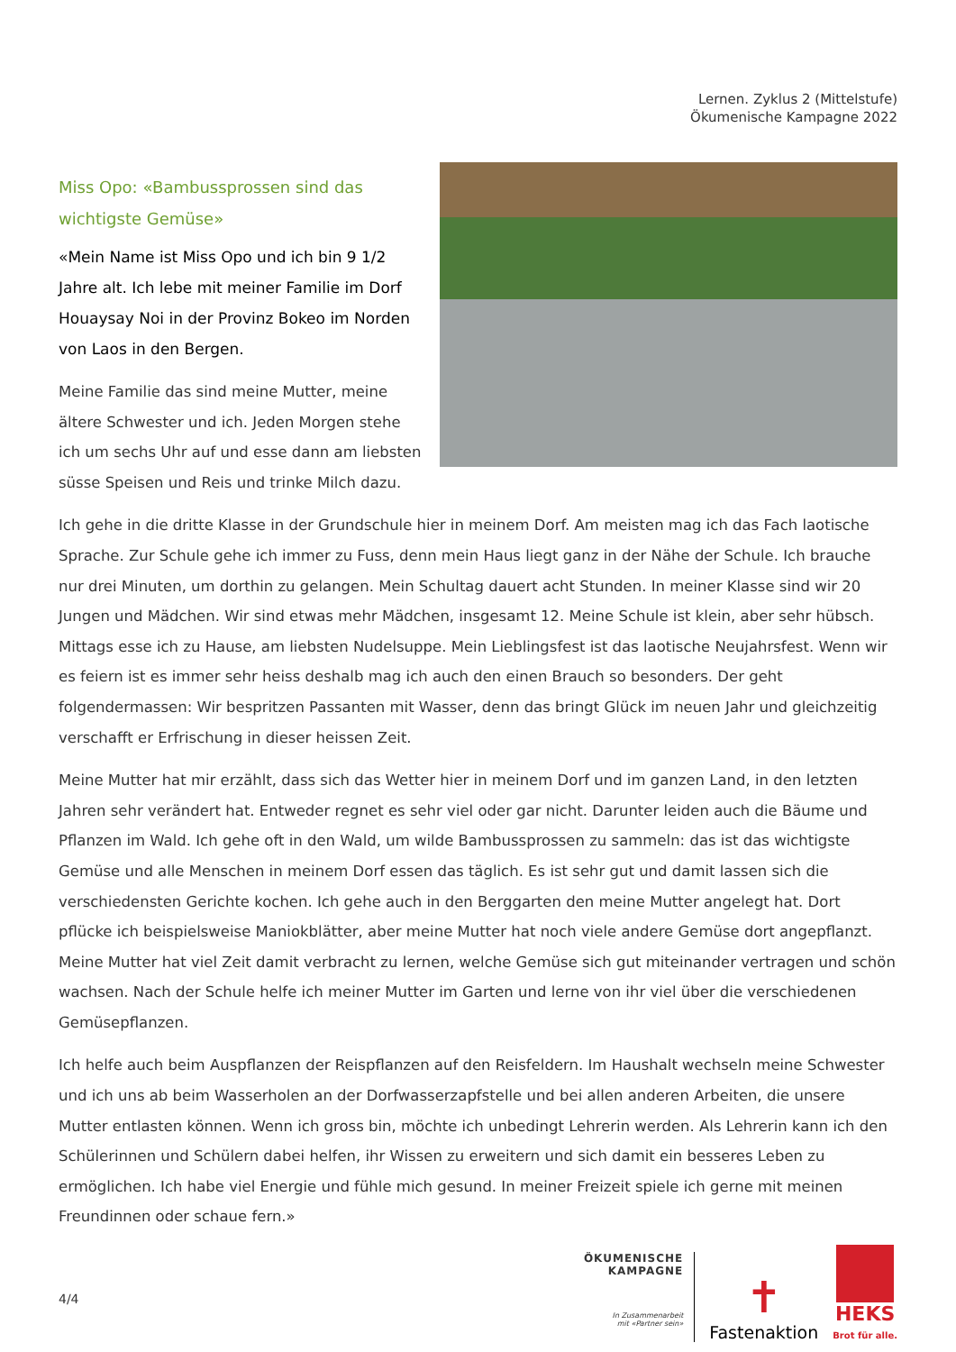Lernen. Zyklus 2 (Mittelstufe)
Ökumenische Kampagne 2022
Miss Opo: «Bambussprossen sind das wichtigste Gemüse»
«Mein Name ist Miss Opo und ich bin 9 1/2 Jahre alt. Ich lebe mit meiner Familie im Dorf Houay­say Noi in der Provinz Bokeo im Norden von Laos in den Bergen.
Meine Familie das sind meine Mutter, meine ältere Schwester und ich. Jeden Morgen stehe ich um sechs Uhr auf und esse dann am liebsten süsse Speisen und Reis und trinke Milch dazu.
Ich gehe in die dritte Klasse in der Grundschule hier in meinem Dorf. Am meisten mag ich das Fach laotische Sprache. Zur Schule gehe ich immer zu Fuss, denn mein Haus liegt ganz in der Nähe der Schule. Ich brauche nur drei Minuten, um dorthin zu gelangen. Mein Schultag dauert acht Stunden. In meiner Klasse sind wir 20 Jungen und Mädchen. Wir sind etwas mehr Mädchen, insgesamt 12. Meine Schule ist klein, aber sehr hübsch. Mittags esse ich zu Hause, am liebsten Nudelsuppe. Mein Lieblingsfest ist das laotische Neujahrsfest. Wenn wir es feiern ist es immer sehr heiss deshalb mag ich auch den einen Brauch so besonders. Der geht folgendermassen: Wir bespritzen Passanten mit Wasser, denn das bringt Glück im neuen Jahr und gleichzeitig verschafft er Erfrischung in dieser heissen Zeit.
Meine Mutter hat mir erzählt, dass sich das Wetter hier in meinem Dorf und im ganzen Land, in den letzten Jahren sehr verändert hat. Entweder regnet es sehr viel oder gar nicht. Darunter leiden auch die Bäume und Pflanzen im Wald. Ich gehe oft in den Wald, um wilde Bambussprossen zu sammeln: das ist das wichtigste Gemüse und alle Menschen in meinem Dorf essen das täglich. Es ist sehr gut und damit lassen sich die verschiedensten Gerichte kochen. Ich gehe auch in den Berggarten den meine Mutter angelegt hat. Dort pflücke ich beispielsweise Maniokblätter, aber meine Mutter hat noch viele andere Gemüse dort angepflanzt. Meine Mutter hat viel Zeit damit verbracht zu lernen, welche Gemüse sich gut miteinander vertragen und schön wachsen. Nach der Schule helfe ich meiner Mutter im Garten und lerne von ihr viel über die verschiedenen Gemüsepflanzen.
Ich helfe auch beim Auspflanzen der Reispflanzen auf den Reisfeldern. Im Haushalt wechseln meine Schwester und ich uns ab beim Wasserholen an der Dorfwasserzapfstelle und bei allen anderen Arbeiten, die unsere Mutter entlasten können. Wenn ich gross bin, möchte ich unbedingt Lehrerin werden. Als Lehrerin kann ich den Schülerinnen und Schülern dabei helfen, ihr Wissen zu erweitern und sich damit ein besseres Leben zu ermöglichen. Ich habe viel Energie und fühle mich gesund. In meiner Freizeit spiele ich gerne mit meinen Freundinnen oder schaue fern.»
4/4
ÖKUMENISCHE
KAMPAGNE
In Zusammenarbeit
mit «Partner sein»
✝
Fastenaktion
HEKS
Brot für alle.